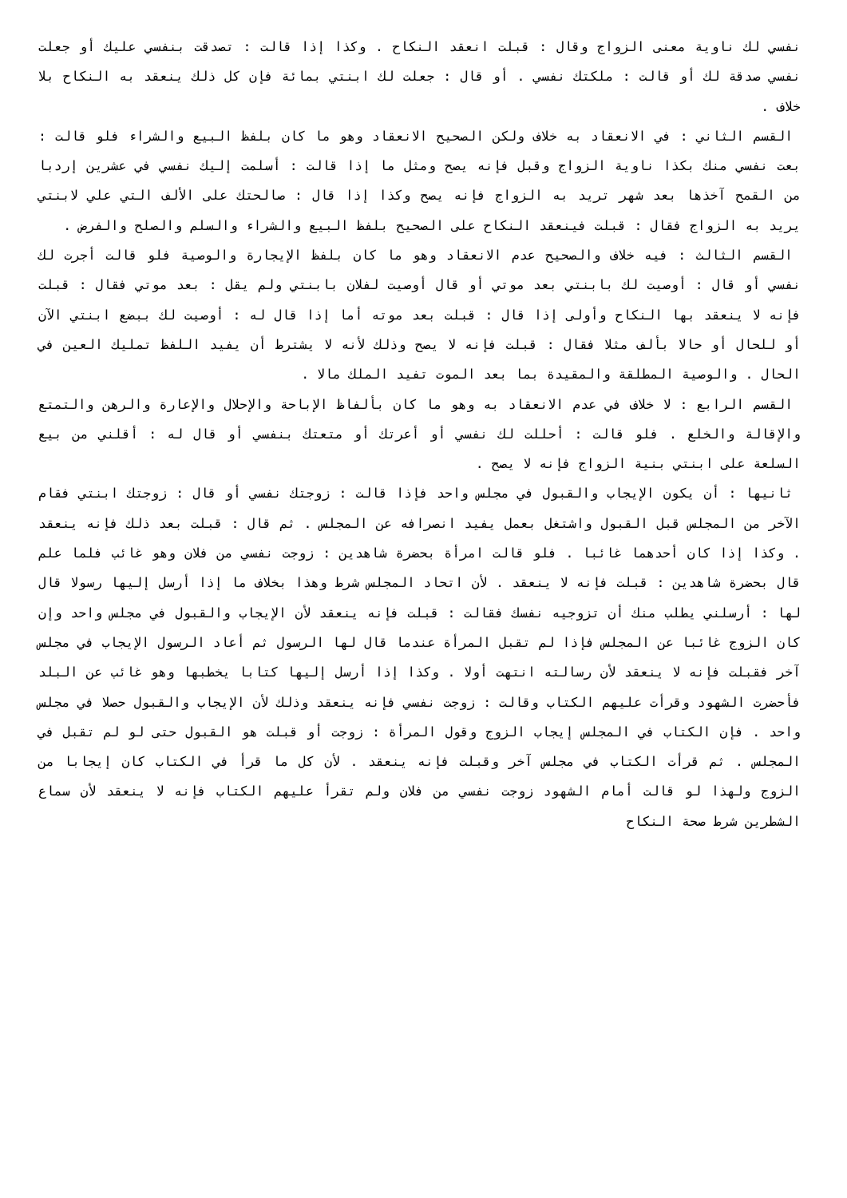نفسي لك ناوية معنى الزواج وقال : قبلت انعقد النكاح . وكذا إذا قالت : تصدقت بنفسي عليك أو جعلت نفسي صدقة لك أو قالت : ملكتك نفسي . أو قال : جعلت لك ابنتي بمائة فإن كل ذلك ينعقد به النكاح بلا خلاف .
القسم الثاني : في الانعقاد به خلاف ولكن الصحيح الانعقاد وهو ما كان بلفظ البيع والشراء فلو قالت : بعت نفسي منك بكذا ناوية الزواج وقبل فإنه يصح ومثل ما إذا قالت : أسلمت إليك نفسي في عشرين إردبا من القمح آخذها بعد شهر تريد به الزواج فإنه يصح وكذا إذا قال : صالحتك على الألف التي علي لابنتي يريد به الزواج فقال : قبلت فينعقد النكاح على الصحيح بلفظ البيع والشراء والسلم والصلح والفرض .
القسم الثالث : فيه خلاف والصحيح عدم الانعقاد وهو ما كان بلفظ الإيجارة والوصية فلو قالت أجرت لك نفسي أو قال : أوصيت لك بابنتي بعد موتي أو قال أوصيت لفلان بابنتي ولم يقل : بعد موتي فقال : قبلت فإنه لا ينعقد بها النكاح وأولى إذا قال : قبلت بعد موته أما إذا قال له : أوصيت لك ببضع ابنتي الآن أو للحال أو حالا بألف مثلا فقال : قبلت فإنه لا يصح وذلك لأنه لا يشترط أن يفيد اللفظ تمليك العين في الحال . والوصية المطلقة والمقيدة بما بعد الموت تفيد الملك مالا .
القسم الرابع : لا خلاف في عدم الانعقاد به وهو ما كان بألفاظ الإباحة والإحلال والإعارة والرهن والتمتع والإقالة والخلع . فلو قالت : أحللت لك نفسي أو أعرتك أو متعتك بنفسي أو قال له : أقلني من بيع السلعة على ابنتي بنية الزواج فإنه لا يصح .
ثانيها : أن يكون الإيجاب والقبول في مجلس واحد فإذا قالت : زوجتك نفسي أو قال : زوجتك ابنتي فقام الآخر من المجلس قبل القبول واشتغل بعمل يفيد انصرافه عن المجلس . ثم قال : قبلت بعد ذلك فإنه ينعقد . وكذا إذا كان أحدهما غائبا . فلو قالت امرأة بحضرة شاهدين : زوجت نفسي من فلان وهو غائب فلما علم قال بحضرة شاهدين : قبلت فإنه لا ينعقد . لأن اتحاد المجلس شرط وهذا بخلاف ما إذا أرسل إليها رسولا قال لها : أرسلني يطلب منك أن تزوجيه نفسك فقالت : قبلت فإنه ينعقد لأن الإيجاب والقبول في مجلس واحد وإن كان الزوج غائبا عن المجلس فإذا لم تقبل المرأة عندما قال لها الرسول ثم أعاد الرسول الإيجاب في مجلس آخر فقبلت فإنه لا ينعقد لأن رسالته انتهت أولا . وكذا إذا أرسل إليها كتابا يخطبها وهو غائب عن البلد فأحضرت الشهود وقرأت عليهم الكتاب وقالت : زوجت نفسي فإنه ينعقد وذلك لأن الإيجاب والقبول حصلا في مجلس واحد . فإن الكتاب في المجلس إيجاب الزوج وقول المرأة : زوجت أو قبلت هو القبول حتى لو لم تقبل في المجلس . ثم قرأت الكتاب في مجلس آخر وقبلت فإنه ينعقد . لأن كل ما قرأ في الكتاب كان إيجابا من الزوج ولهذا لو قالت أمام الشهود زوجت نفسي من فلان ولم تقرأ عليهم الكتاب فإنه لا ينعقد لأن سماع الشطرين شرط صحة النكاح